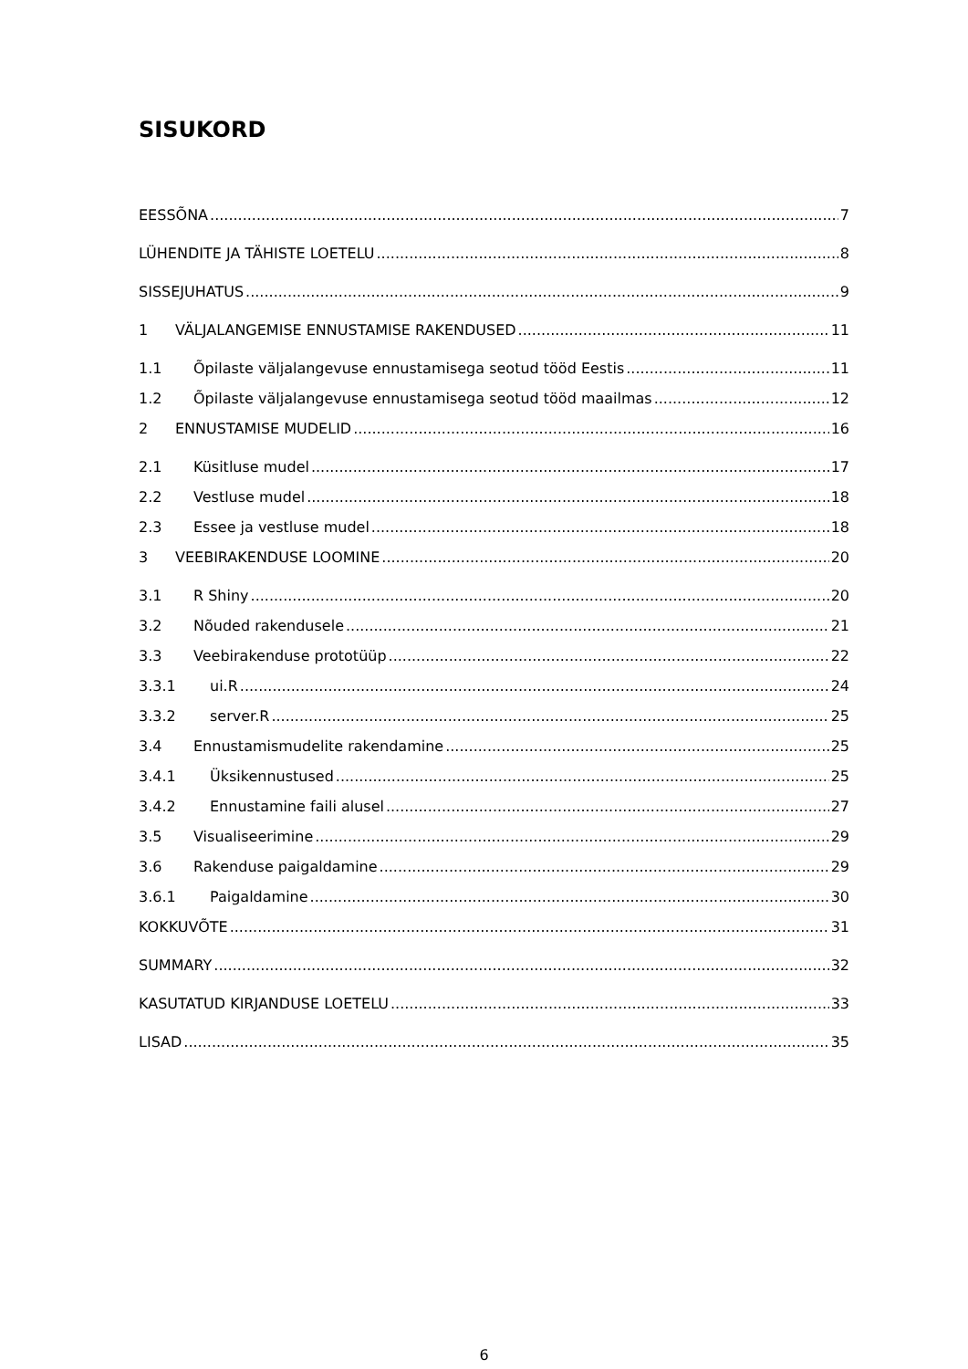SISUKORD
EESSÕNA 7
LÜHENDITE JA TÄHISTE LOETELU 8
SISSEJUHATUS 9
1 VÄLJALANGEMISE ENNUSTAMISE RAKENDUSED 11
1.1 Õpilaste väljalangevuse ennustamisega seotud tööd Eestis 11
1.2 Õpilaste väljalangevuse ennustamisega seotud tööd maailmas 12
2 ENNUSTAMISE MUDELID 16
2.1 Küsitluse mudel 17
2.2 Vestluse mudel 18
2.3 Essee ja vestluse mudel 18
3 VEEBIRAKENDUSE LOOMINE 20
3.1 R Shiny 20
3.2 Nõuded rakendusele 21
3.3 Veebirakenduse prototüüp 22
3.3.1 ui.R 24
3.3.2 server.R 25
3.4 Ennustamismudelite rakendamine 25
3.4.1 Üksikennustused 25
3.4.2 Ennustamine faili alusel 27
3.5 Visualiseerimine 29
3.6 Rakenduse paigaldamine 29
3.6.1 Paigaldamine 30
KOKKUVÕTE 31
SUMMARY 32
KASUTATUD KIRJANDUSE LOETELU 33
LISAD 35
6